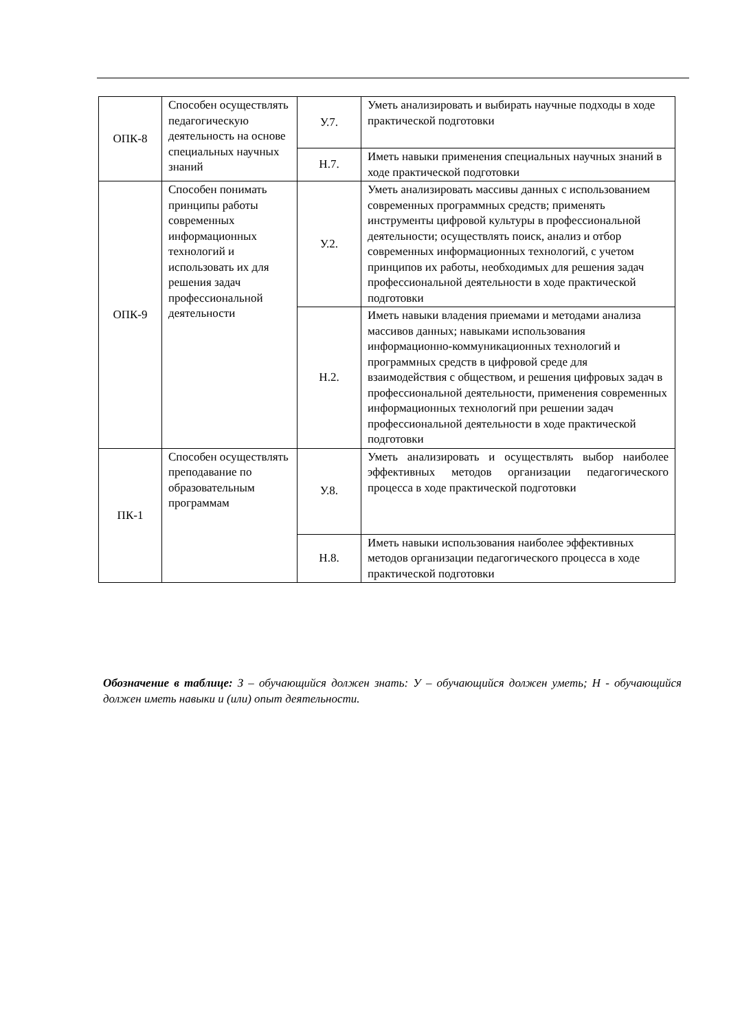| ОПК-8 | Способен осуществлять педагогическую деятельность на основе специальных научных знаний | У.7. | Уметь анализировать и выбирать научные подходы в ходе практической подготовки |
| | | Н.7. | Иметь навыки применения специальных научных знаний в ходе практической подготовки |
| ОПК-9 | Способен понимать принципы работы современных информационных технологий и использовать их для решения задач профессиональной деятельности | У.2. | Уметь анализировать массивы данных с использованием современных программных средств; применять инструменты цифровой культуры в профессиональной деятельности; осуществлять поиск, анализ и отбор современных информационных технологий, с учетом принципов их работы, необходимых для решения задач профессиональной деятельности в ходе практической подготовки |
| | | Н.2. | Иметь навыки владения приемами и методами анализа массивов данных; навыками использования информационно-коммуникационных технологий и программных средств в цифровой среде для взаимодействия с обществом, и решения цифровых задач в профессиональной деятельности, применения современных информационных технологий при решении задач профессиональной деятельности в ходе практической подготовки |
| ПК-1 | Способен осуществлять преподавание по образовательным программам | У.8. | Уметь анализировать и осуществлять выбор наиболее эффективных методов организации педагогического процесса в ходе практической подготовки |
| | | Н.8. | Иметь навыки использования наиболее эффективных методов организации педагогического процесса в ходе практической подготовки |
Обозначение в таблице: З – обучающийся должен знать: У – обучающийся должен уметь; Н - обучающийся должен иметь навыки и (или) опыт деятельности.